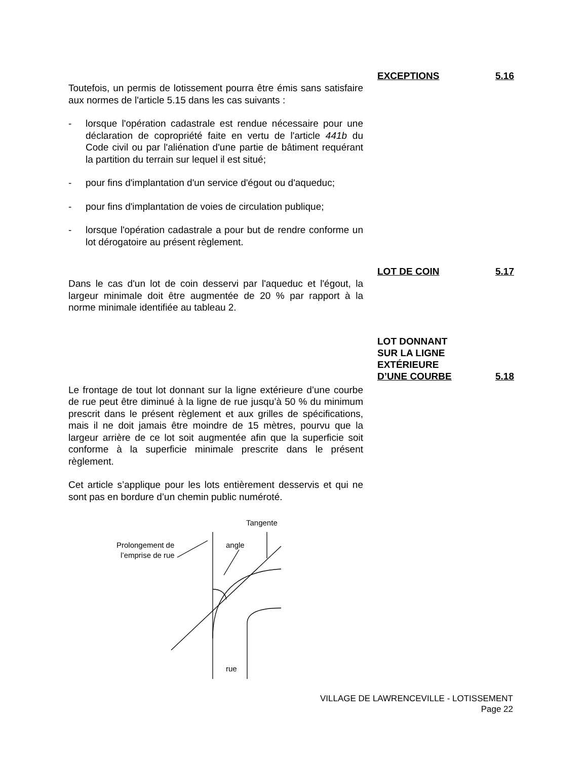Toutefois, un permis de lotissement pourra être émis sans satisfaire aux normes de l'article 5.15 dans les cas suivants :
- lorsque l'opération cadastrale est rendue nécessaire pour une déclaration de copropriété faite en vertu de l'article 441b du Code civil ou par l'aliénation d'une partie de bâtiment requérant la partition du terrain sur lequel il est situé;
- pour fins d'implantation d'un service d'égout ou d'aqueduc;
- pour fins d'implantation de voies de circulation publique;
- lorsque l'opération cadastrale a pour but de rendre conforme un lot dérogatoire au présent règlement.
EXCEPTIONS 5.16
Dans le cas d'un lot de coin desservi par l'aqueduc et l'égout, la largeur minimale doit être augmentée de 20 % par rapport à la norme minimale identifiée au tableau 2.
LOT DE COIN 5.17
Le frontage de tout lot donnant sur la ligne extérieure d’une courbe de rue peut être diminué à la ligne de rue jusqu’à 50 % du minimum prescrit dans le présent règlement et aux grilles de spécifications, mais il ne doit jamais être moindre de 15 mètres, pourvu que la largeur arrière de ce lot soit augmentée afin que la superficie soit conforme à la superficie minimale prescrite dans le présent règlement.
Cet article s’applique pour les lots entièrement desservis et qui ne sont pas en bordure d’un chemin public numéroté.
LOT DONNANT
SUR LA LIGNE
EXTÉRIEURE
D’UNE COURBE 5.18
Tangente
Prolongement de
l’emprise de rue
angle
rue
VILLAGE DE LAWRENCEVILLE - LOTISSEMENT
Page 22